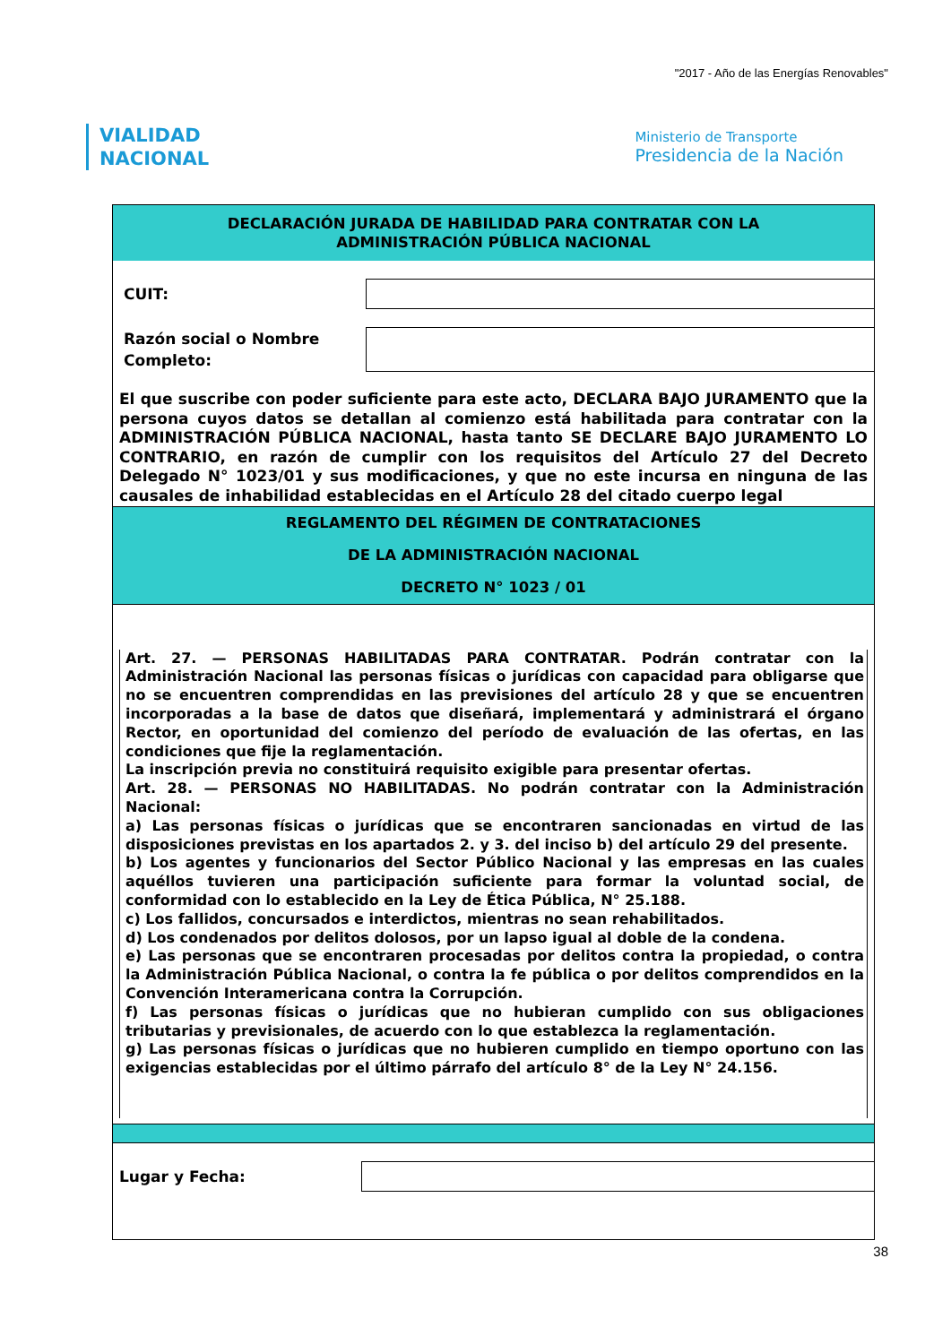"2017 - Año de las Energías Renovables"
VIALIDAD
NACIONAL
Ministerio de Transporte
Presidencia de la Nación
DECLARACIÓN JURADA DE HABILIDAD PARA CONTRATAR CON LA
ADMINISTRACIÓN PÚBLICA NACIONAL
CUIT:
Razón social o Nombre Completo:
El que suscribe con poder suficiente para este acto, DECLARA BAJO JURAMENTO que la persona cuyos datos se detallan al comienzo está habilitada para contratar con la ADMINISTRACIÓN PÚBLICA NACIONAL, hasta tanto SE DECLARE BAJO JURAMENTO LO CONTRARIO, en razón de cumplir con los requisitos del Artículo 27 del Decreto Delegado N° 1023/01 y sus modificaciones, y que no este incursa en ninguna de las causales de inhabilidad establecidas en el Artículo 28 del citado cuerpo legal
REGLAMENTO DEL RÉGIMEN DE CONTRATACIONES
DE LA ADMINISTRACIÓN NACIONAL
DECRETO N° 1023 / 01
Art. 27. — PERSONAS HABILITADAS PARA CONTRATAR. Podrán contratar con la Administración Nacional las personas físicas o jurídicas con capacidad para obligarse que no se encuentren comprendidas en las previsiones del artículo 28 y que se encuentren incorporadas a la base de datos que diseñará, implementará y administrará el órgano Rector, en oportunidad del comienzo del período de evaluación de las ofertas, en las condiciones que fije la reglamentación.
La inscripción previa no constituirá requisito exigible para presentar ofertas.
Art. 28. — PERSONAS NO HABILITADAS. No podrán contratar con la Administración Nacional:
a) Las personas físicas o jurídicas que se encontraren sancionadas en virtud de las disposiciones previstas en los apartados 2. y 3. del inciso b) del artículo 29 del presente.
b) Los agentes y funcionarios del Sector Público Nacional y las empresas en las cuales aquéllos tuvieren una participación suficiente para formar la voluntad social, de conformidad con lo establecido en la Ley de Ética Pública, N° 25.188.
c) Los fallidos, concursados e interdictos, mientras no sean rehabilitados.
d) Los condenados por delitos dolosos, por un lapso igual al doble de la condena.
e) Las personas que se encontraren procesadas por delitos contra la propiedad, o contra la Administración Pública Nacional, o contra la fe pública o por delitos comprendidos en la Convención Interamericana contra la Corrupción.
f) Las personas físicas o jurídicas que no hubieran cumplido con sus obligaciones tributarias y previsionales, de acuerdo con lo que establezca la reglamentación.
g) Las personas físicas o jurídicas que no hubieren cumplido en tiempo oportuno con las exigencias establecidas por el último párrafo del artículo 8° de la Ley N° 24.156.
Lugar y Fecha:
38